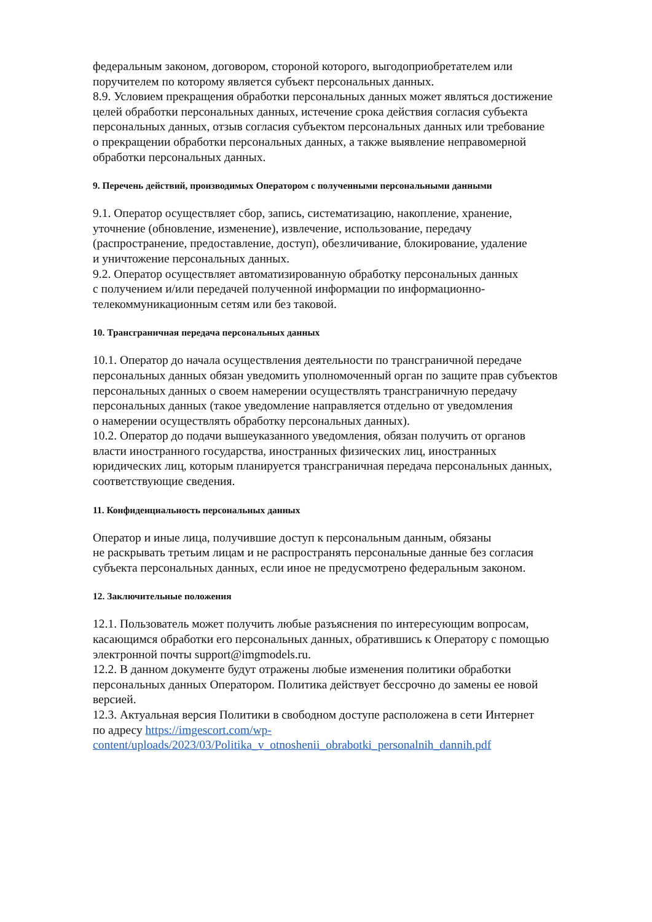федеральным законом, договором, стороной которого, выгодоприобретателем или
поручителем по которому является субъект персональных данных.
8.9. Условием прекращения обработки персональных данных может являться достижение
целей обработки персональных данных, истечение срока действия согласия субъекта
персональных данных, отзыв согласия субъектом персональных данных или требование
о прекращении обработки персональных данных, а также выявление неправомерной
обработки персональных данных.
9. Перечень действий, производимых Оператором с полученными персональными данными
9.1. Оператор осуществляет сбор, запись, систематизацию, накопление, хранение,
уточнение (обновление, изменение), извлечение, использование, передачу
(распространение, предоставление, доступ), обезличивание, блокирование, удаление
и уничтожение персональных данных.
9.2. Оператор осуществляет автоматизированную обработку персональных данных
с получением и/или передачей полученной информации по информационно-
телекоммуникационным сетям или без таковой.
10. Трансграничная передача персональных данных
10.1. Оператор до начала осуществления деятельности по трансграничной передаче
персональных данных обязан уведомить уполномоченный орган по защите прав субъектов
персональных данных о своем намерении осуществлять трансграничную передачу
персональных данных (такое уведомление направляется отдельно от уведомления
о намерении осуществлять обработку персональных данных).
10.2. Оператор до подачи вышеуказанного уведомления, обязан получить от органов
власти иностранного государства, иностранных физических лиц, иностранных
юридических лиц, которым планируется трансграничная передача персональных данных,
соответствующие сведения.
11. Конфиденциальность персональных данных
Оператор и иные лица, получившие доступ к персональным данным, обязаны
не раскрывать третьим лицам и не распространять персональные данные без согласия
субъекта персональных данных, если иное не предусмотрено федеральным законом.
12. Заключительные положения
12.1. Пользователь может получить любые разъяснения по интересующим вопросам,
касающимся обработки его персональных данных, обратившись к Оператору с помощью
электронной почты support@imgmodels.ru.
12.2. В данном документе будут отражены любые изменения политики обработки
персональных данных Оператором. Политика действует бессрочно до замены ее новой
версией.
12.3. Актуальная версия Политики в свободном доступе расположена в сети Интернет
по адресу https://imgescort.com/wp-
content/uploads/2023/03/Politika_v_otnoshenii_obrabotki_personalnih_dannih.pdf